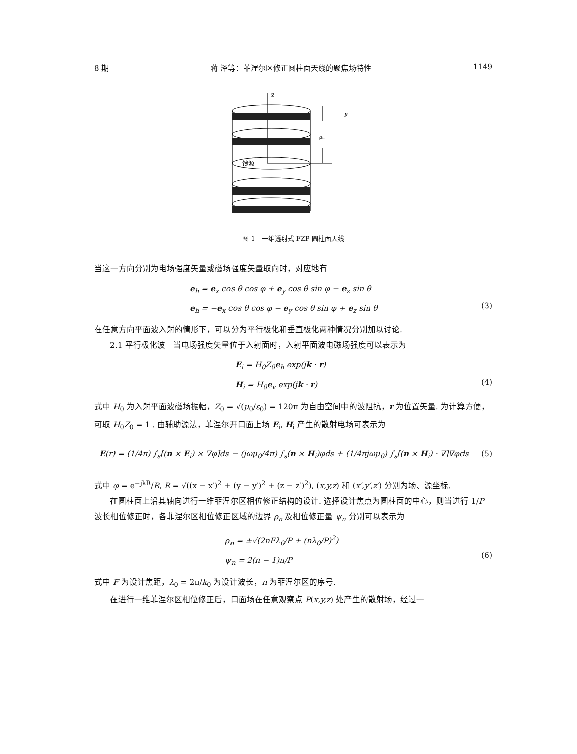8 期 蒋 泽等：菲涅尔区修正圆柱面天线的聚焦场特性 1149
z
ρn
馈源
y
图 1　一维透射式 FZP 圆柱面天线
当这一方向分别为电场强度矢量或磁场强度矢量取向时，对应地有
e<sub>h</sub> = e<sub>x</sub> cos θ cos φ + e<sub>y</sub> cos θ sin φ − e<sub>z</sub> sin θ
e<sub>h</sub> = −e<sub>x</sub> cos θ cos φ − e<sub>y</sub> cos θ sin φ + e<sub>z</sub> sin θ
(3)
在任意方向平面波入射的情形下，可以分为平行极化和垂直极化两种情况分别加以讨论.
2.1 平行极化波　当电场强度矢量位于入射面时，入射平面波电磁场强度可以表示为
E<sub>i</sub> = H<sub>0</sub>Z<sub>0</sub>e<sub>h</sub> exp(jk · r)
H<sub>i</sub> = H<sub>0</sub>e<sub>v</sub> exp(jk · r)
(4)
式中 H<sub>0</sub> 为入射平面波磁场振幅，Z<sub>0</sub> = √(μ<sub>0</sub>/ε<sub>0</sub>) = 120π 为自由空间中的波阻抗，r 为位置矢量. 为计算方便，可取 H<sub>0</sub>Z<sub>0</sub> = 1 . 由辅助源法，菲涅尔开口面上场 E<sub>i</sub>, H<sub>i</sub> 产生的散射电场可表示为
E(r) = (1/4π) ∫<sub>s</sub>[(n × E<sub>i</sub>) × ∇φ]ds − (jωμ<sub>0</sub>/4π) ∫<sub>s</sub>(n × H<sub>i</sub>)φds + (1/4πjωμ<sub>0</sub>) ∫<sub>s</sub>[(n × H<sub>i</sub>) · ∇]∇φds (5)
式中 φ = e<sup>−jkR</sup>/R, R = √((x − x′)<sup>2</sup> + (y − y′)<sup>2</sup> + (z − z′)<sup>2</sup>), (x,y,z) 和 (x′,y′,z′) 分别为场、源坐标.
在圆柱面上沿其轴向进行一维菲涅尔区相位修正结构的设计. 选择设计焦点为圆柱面的中心，则当进行 1/P 波长相位修正时，各菲涅尔区相位修正区域的边界 ρ<sub>n</sub> 及相位修正量 ψ<sub>n</sub> 分别可以表示为
ρ<sub>n</sub> = ±√(2nFλ<sub>0</sub>/P + (nλ<sub>0</sub>/P)<sup>2</sup>)
ψ<sub>n</sub> = 2(n − 1)π/P
(6)
式中 F 为设计焦距，λ<sub>0</sub> = 2π/k<sub>0</sub> 为设计波长，n 为菲涅尔区的序号.
在进行一维菲涅尔区相位修正后，口面场在任意观察点 P(x,y,z) 处产生的散射场，经过一